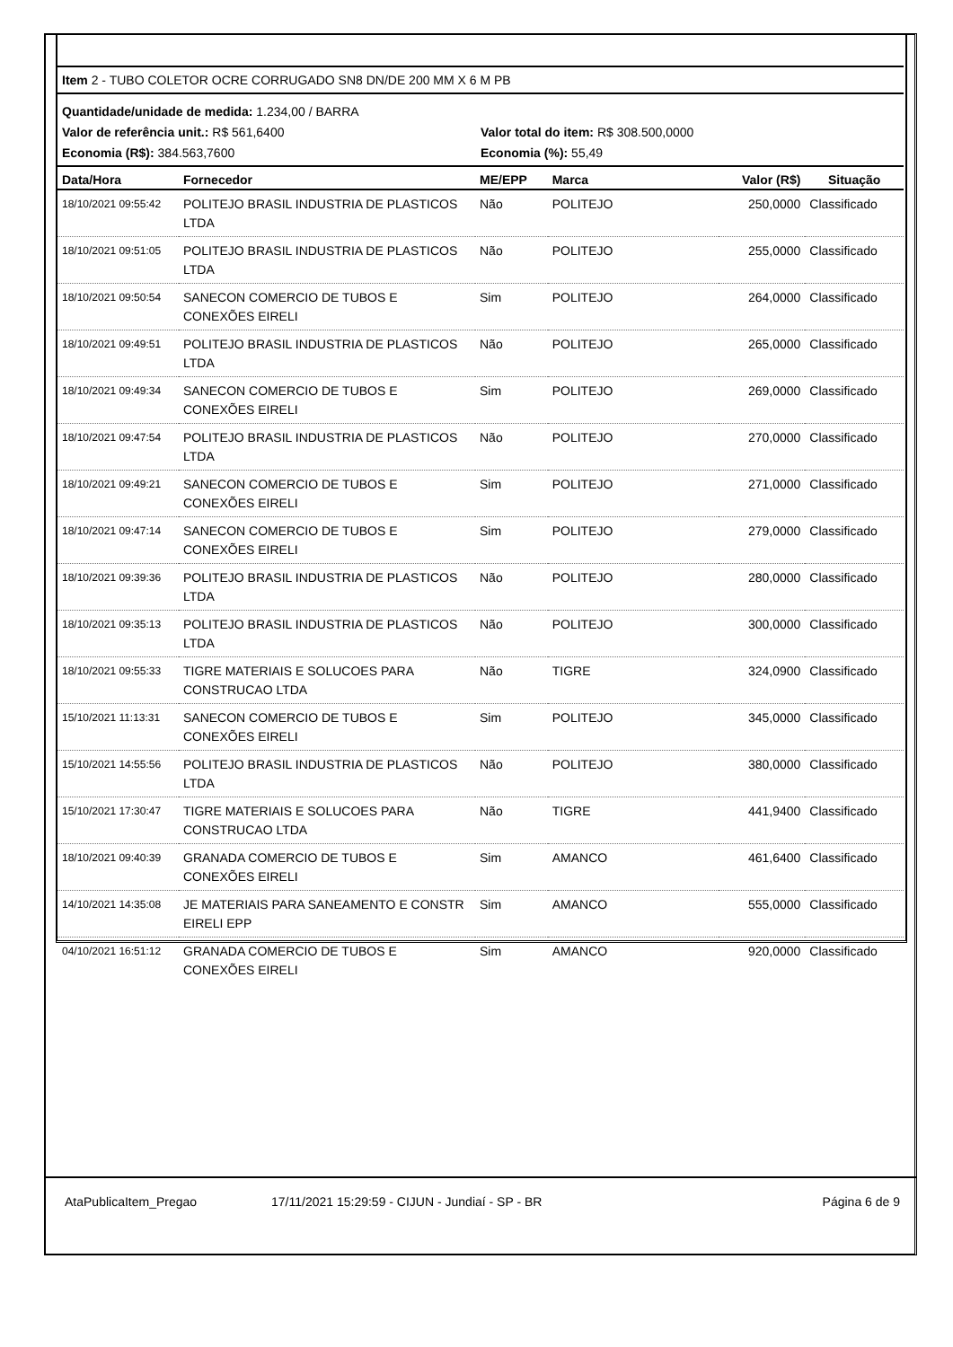Item 2 - TUBO COLETOR OCRE CORRUGADO SN8 DN/DE 200 MM X 6 M PB
Quantidade/unidade de medida: 1.234,00 / BARRA
Valor de referência unit.: R$ 561,6400 Valor total do item: R$ 308.500,0000
Economia (R$): 384.563,7600 Economia (%): 55,49
| Data/Hora | Fornecedor | ME/EPP | Marca | Valor (R$) | Situação |
| --- | --- | --- | --- | --- | --- |
| 18/10/2021 09:55:42 | POLITEJO BRASIL INDUSTRIA DE PLASTICOS LTDA | Não | POLITEJO | 250,0000 | Classificado |
| 18/10/2021 09:51:05 | POLITEJO BRASIL INDUSTRIA DE PLASTICOS LTDA | Não | POLITEJO | 255,0000 | Classificado |
| 18/10/2021 09:50:54 | SANECON COMERCIO DE TUBOS E CONEXÕES EIRELI | Sim | POLITEJO | 264,0000 | Classificado |
| 18/10/2021 09:49:51 | POLITEJO BRASIL INDUSTRIA DE PLASTICOS LTDA | Não | POLITEJO | 265,0000 | Classificado |
| 18/10/2021 09:49:34 | SANECON COMERCIO DE TUBOS E CONEXÕES EIRELI | Sim | POLITEJO | 269,0000 | Classificado |
| 18/10/2021 09:47:54 | POLITEJO BRASIL INDUSTRIA DE PLASTICOS LTDA | Não | POLITEJO | 270,0000 | Classificado |
| 18/10/2021 09:49:21 | SANECON COMERCIO DE TUBOS E CONEXÕES EIRELI | Sim | POLITEJO | 271,0000 | Classificado |
| 18/10/2021 09:47:14 | SANECON COMERCIO DE TUBOS E CONEXÕES EIRELI | Sim | POLITEJO | 279,0000 | Classificado |
| 18/10/2021 09:39:36 | POLITEJO BRASIL INDUSTRIA DE PLASTICOS LTDA | Não | POLITEJO | 280,0000 | Classificado |
| 18/10/2021 09:35:13 | POLITEJO BRASIL INDUSTRIA DE PLASTICOS LTDA | Não | POLITEJO | 300,0000 | Classificado |
| 18/10/2021 09:55:33 | TIGRE MATERIAIS E SOLUCOES PARA CONSTRUCAO LTDA | Não | TIGRE | 324,0900 | Classificado |
| 15/10/2021 11:13:31 | SANECON COMERCIO DE TUBOS E CONEXÕES EIRELI | Sim | POLITEJO | 345,0000 | Classificado |
| 15/10/2021 14:55:56 | POLITEJO BRASIL INDUSTRIA DE PLASTICOS LTDA | Não | POLITEJO | 380,0000 | Classificado |
| 15/10/2021 17:30:47 | TIGRE MATERIAIS E SOLUCOES PARA CONSTRUCAO LTDA | Não | TIGRE | 441,9400 | Classificado |
| 18/10/2021 09:40:39 | GRANADA COMERCIO DE TUBOS E CONEXÕES EIRELI | Sim | AMANCO | 461,6400 | Classificado |
| 14/10/2021 14:35:08 | JE MATERIAIS PARA SANEAMENTO E CONSTR EIRELI EPP | Sim | AMANCO | 555,0000 | Classificado |
| 04/10/2021 16:51:12 | GRANADA COMERCIO DE TUBOS E CONEXÕES EIRELI | Sim | AMANCO | 920,0000 | Classificado |
AtaPublicaItem_Pregao 17/11/2021 15:29:59 - CIJUN - Jundiaí - SP - BR Página 6 de 9